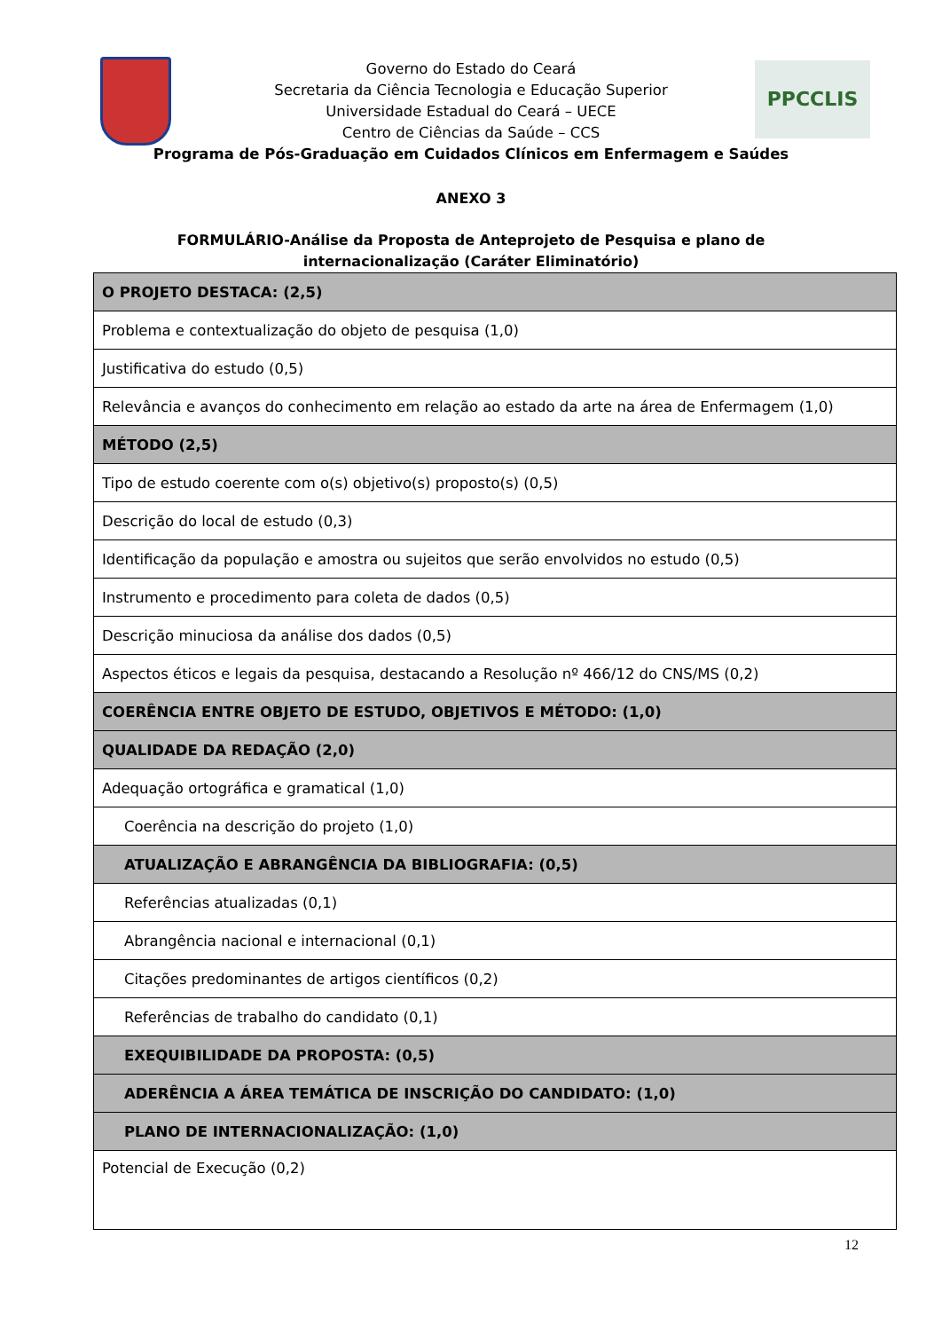PPCCLIS
Governo do Estado do Ceará
Secretaria da Ciência Tecnologia e Educação Superior
Universidade Estadual do Ceará – UECE
Centro de Ciências da Saúde – CCS
Programa de Pós-Graduação em Cuidados Clínicos em Enfermagem e Saúdes
ANEXO 3
FORMULÁRIO-Análise da Proposta de Anteprojeto de Pesquisa e plano de internacionalização (Caráter Eliminatório)
| O PROJETO DESTACA: (2,5) |
| Problema e contextualização do objeto de pesquisa (1,0) |
| Justificativa do estudo (0,5) |
| Relevância e avanços do conhecimento em relação ao estado da arte na área de Enfermagem (1,0) |
| MÉTODO (2,5) |
| Tipo de estudo coerente com o(s) objetivo(s) proposto(s) (0,5) |
| Descrição do local de estudo (0,3) |
| Identificação da população e amostra ou sujeitos que serão envolvidos no estudo (0,5) |
| Instrumento e procedimento para coleta de dados (0,5) |
| Descrição minuciosa da análise dos dados (0,5) |
| Aspectos éticos e legais da pesquisa, destacando a Resolução nº 466/12 do CNS/MS (0,2) |
| COERÊNCIA ENTRE OBJETO DE ESTUDO, OBJETIVOS E MÉTODO: (1,0) |
| QUALIDADE DA REDAÇÃO (2,0) |
| Adequação ortográfica e gramatical (1,0) |
| Coerência na descrição do projeto (1,0) |
| ATUALIZAÇÃO E ABRANGÊNCIA DA BIBLIOGRAFIA: (0,5) |
| Referências atualizadas (0,1) |
| Abrangência nacional e internacional (0,1) |
| Citações predominantes de artigos científicos (0,2) |
| Referências de trabalho do candidato (0,1) |
| EXEQUIBILIDADE DA PROPOSTA: (0,5) |
| ADERÊNCIA A ÁREA TEMÁTICA DE INSCRIÇÃO DO CANDIDATO: (1,0) |
| PLANO DE INTERNACIONALIZAÇÃO: (1,0) |
| Potencial de Execução (0,2) |
12